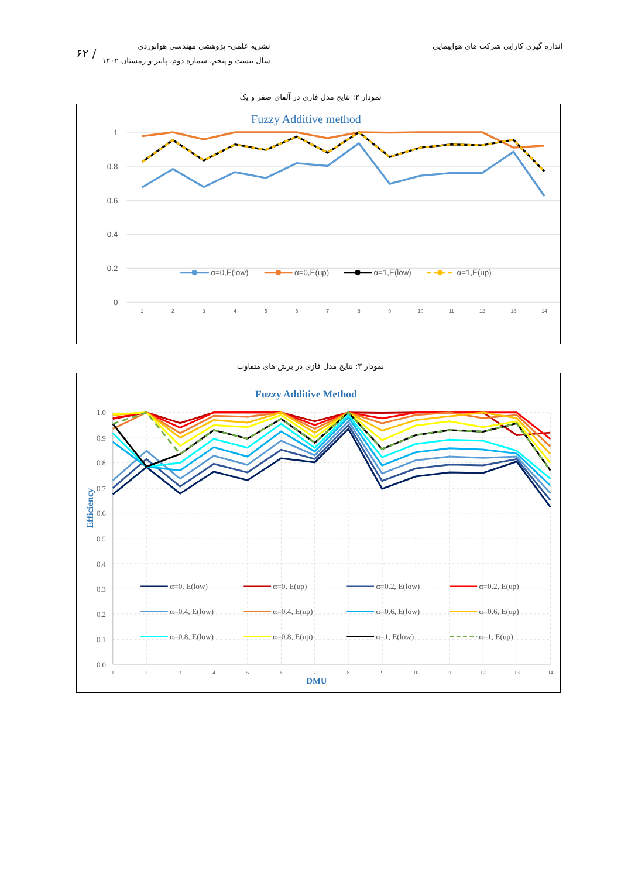اندازه گیری کارایی شرکت های هواپیمایی
۶۲ /
نشریه علمی- پژوهشی مهندسی هوانوردی
سال بیست و پنجم، شماره دوم، پاییز و زمستان ۱۴۰۲
نمودار ۲: نتایج مدل فازی در آلفای صفر و یک
Fuzzy Additive method
1
0.8
0.6
0.4
0.2
0
1
2
3
4
5
6
7
8
9
10
11
12
13
14
α=0,E(low)
α=0,E(up)
α=1,E(low)
α=1,E(up)
نمودار ۳: نتایج مدل فازی در برش های متفاوت
Fuzzy Additive Method
1.0
0.9
0.8
0.7
0.6
0.5
0.4
0.3
0.2
0.1
0.0
Efficiency
1
2
3
4
5
6
7
8
9
10
11
12
13
14
DMU
α=0, E(low)
α=0, E(up)
α=0.2, E(low)
α=0.2, E(up)
α=0.4, E(low)
α=0.4, E(up)
α=0.6, E(low)
α=0.6, E(up)
α=0.8, E(low)
α=0.8, E(up)
α=1, E(low)
α=1, E(up)